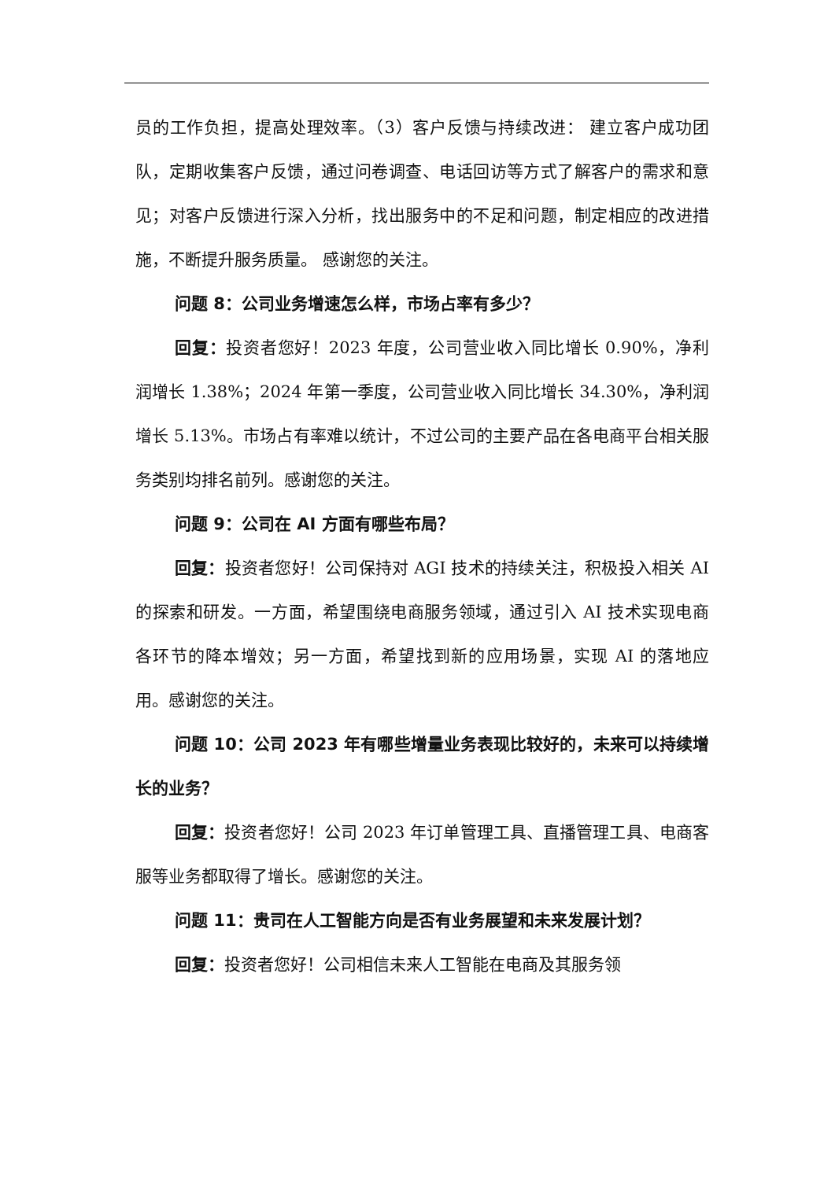员的工作负担，提高处理效率。（3）客户反馈与持续改进： 建立客户成功团队，定期收集客户反馈，通过问卷调查、电话回访等方式了解客户的需求和意见；对客户反馈进行深入分析，找出服务中的不足和问题，制定相应的改进措施，不断提升服务质量。 感谢您的关注。
问题 8：公司业务增速怎么样，市场占率有多少？
回复：投资者您好！2023 年度，公司营业收入同比增长 0.90%，净利润增长 1.38%；2024 年第一季度，公司营业收入同比增长 34.30%，净利润增长 5.13%。市场占有率难以统计，不过公司的主要产品在各电商平台相关服务类别均排名前列。感谢您的关注。
问题 9：公司在 AI 方面有哪些布局？
回复：投资者您好！公司保持对 AGI 技术的持续关注，积极投入相关 AI 的探索和研发。一方面，希望围绕电商服务领域，通过引入 AI 技术实现电商各环节的降本增效；另一方面，希望找到新的应用场景，实现 AI 的落地应用。感谢您的关注。
问题 10：公司 2023 年有哪些增量业务表现比较好的，未来可以持续增长的业务？
回复：投资者您好！公司 2023 年订单管理工具、直播管理工具、电商客服等业务都取得了增长。感谢您的关注。
问题 11：贵司在人工智能方向是否有业务展望和未来发展计划？
回复：投资者您好！公司相信未来人工智能在电商及其服务领